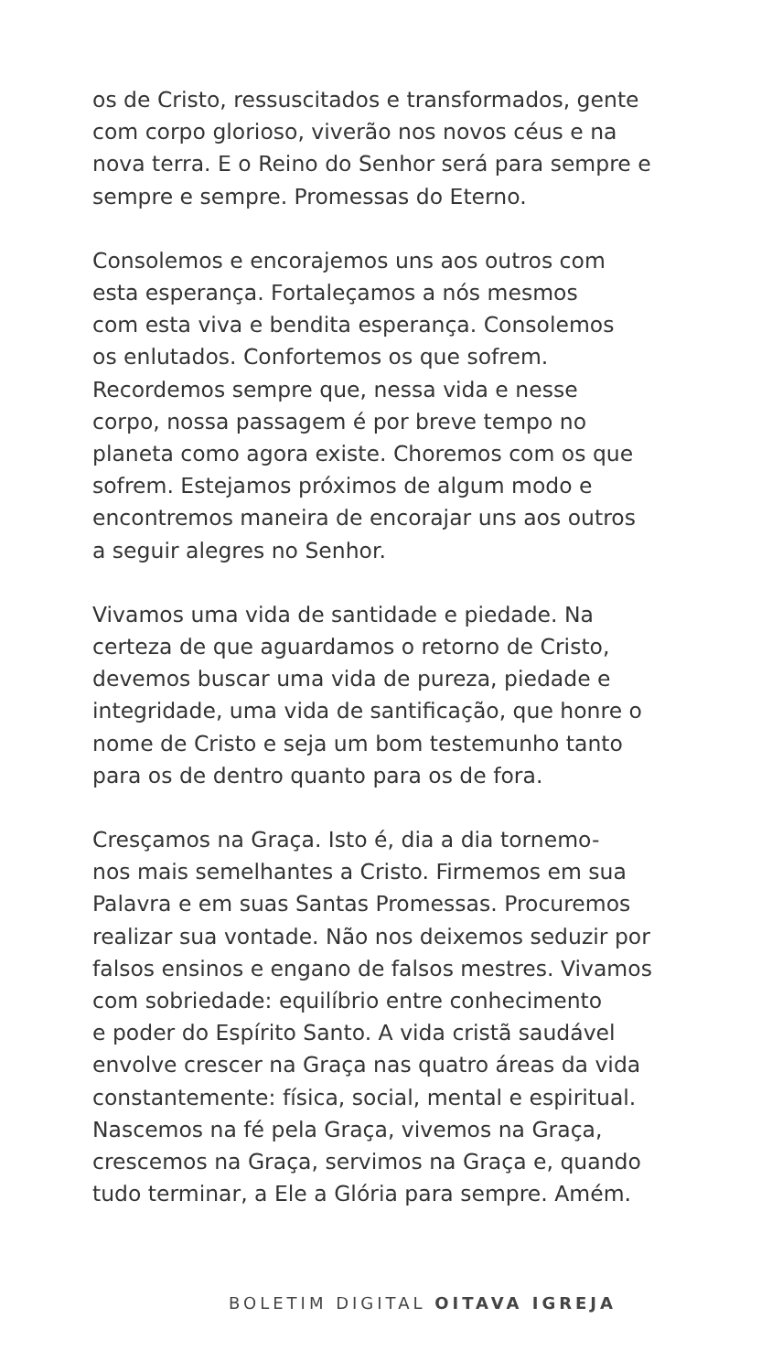os de Cristo, ressuscitados e transformados, gente
com corpo glorioso, viverão nos novos céus e na
nova terra. E o Reino do Senhor será para sempre e
sempre e sempre. Promessas do Eterno.
Consolemos e encorajemos uns aos outros com
esta esperança. Fortaleçamos a nós mesmos
com esta viva e bendita esperança. Consolemos
os enlutados. Confortemos os que sofrem.
Recordemos sempre que, nessa vida e nesse
corpo, nossa passagem é por breve tempo no
planeta como agora existe. Choremos com os que
sofrem. Estejamos próximos de algum modo e
encontremos maneira de encorajar uns aos outros
a seguir alegres no Senhor.
Vivamos uma vida de santidade e piedade. Na
certeza de que aguardamos o retorno de Cristo,
devemos buscar uma vida de pureza, piedade e
integridade, uma vida de santificação, que honre o
nome de Cristo e seja um bom testemunho tanto
para os de dentro quanto para os de fora.
Cresçamos na Graça. Isto é, dia a dia tornemo-
nos mais semelhantes a Cristo. Firmemos em sua
Palavra e em suas Santas Promessas. Procuremos
realizar sua vontade. Não nos deixemos seduzir por
falsos ensinos e engano de falsos mestres. Vivamos
com sobriedade: equilíbrio entre conhecimento
e poder do Espírito Santo. A vida cristã saudável
envolve crescer na Graça nas quatro áreas da vida
constantemente: física, social, mental e espiritual.
Nascemos na fé pela Graça, vivemos na Graça,
crescemos na Graça, servimos na Graça e, quando
tudo terminar, a Ele a Glória para sempre. Amém.
BOLETIM DIGITAL OITAVA IGREJA